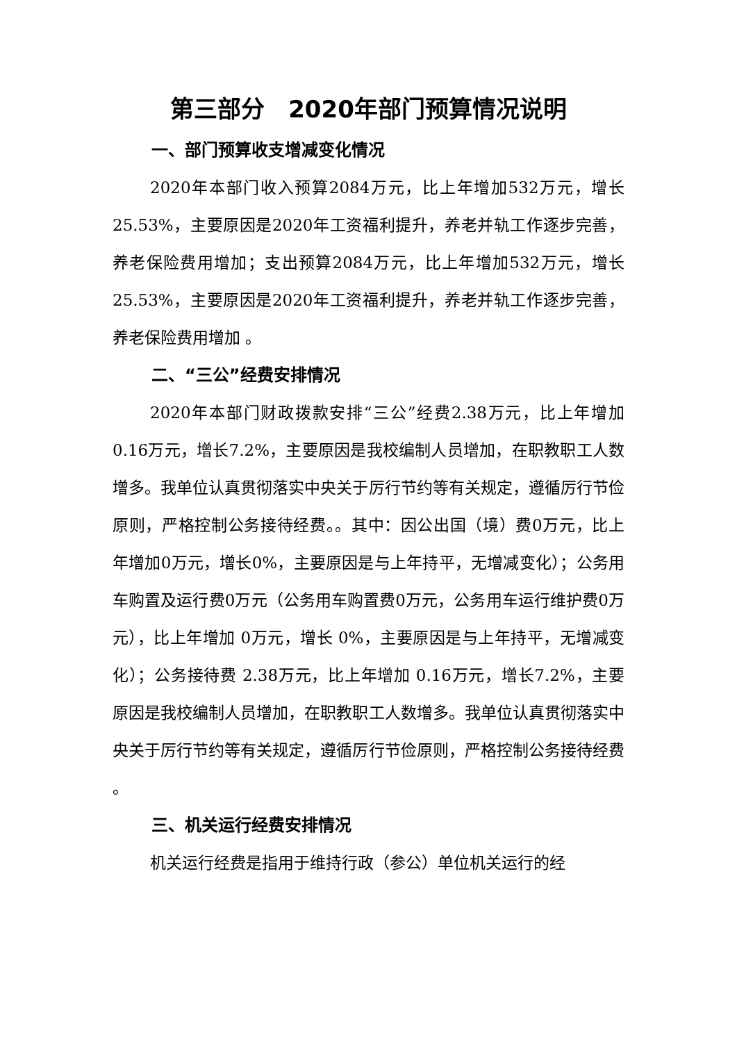第三部分　2020年部门预算情况说明
一、部门预算收支增减变化情况
2020年本部门收入预算2084万元，比上年增加532万元，增长25.53%，主要原因是2020年工资福利提升，养老并轨工作逐步完善，养老保险费用增加；支出预算2084万元，比上年增加532万元，增长25.53%，主要原因是2020年工资福利提升，养老并轨工作逐步完善，养老保险费用增加 。
二、“三公”经费安排情况
2020年本部门财政拨款安排“三公”经费2.38万元，比上年增加0.16万元，增长7.2%，主要原因是我校编制人员增加，在职教职工人数增多。我单位认真贯彻落实中央关于厉行节约等有关规定，遵循厉行节俭原则，严格控制公务接待经费。。其中：因公出国（境）费0万元，比上年增加0万元，增长0%，主要原因是与上年持平，无增减变化）；公务用车购置及运行费0万元（公务用车购置费0万元，公务用车运行维护费0万元），比上年增加 0万元，增长 0%，主要原因是与上年持平，无增减变化）；公务接待费 2.38万元，比上年增加 0.16万元，增长7.2%，主要原因是我校编制人员增加，在职教职工人数增多。我单位认真贯彻落实中央关于厉行节约等有关规定，遵循厉行节俭原则，严格控制公务接待经费 。
三、机关运行经费安排情况
机关运行经费是指用于维持行政（参公）单位机关运行的经